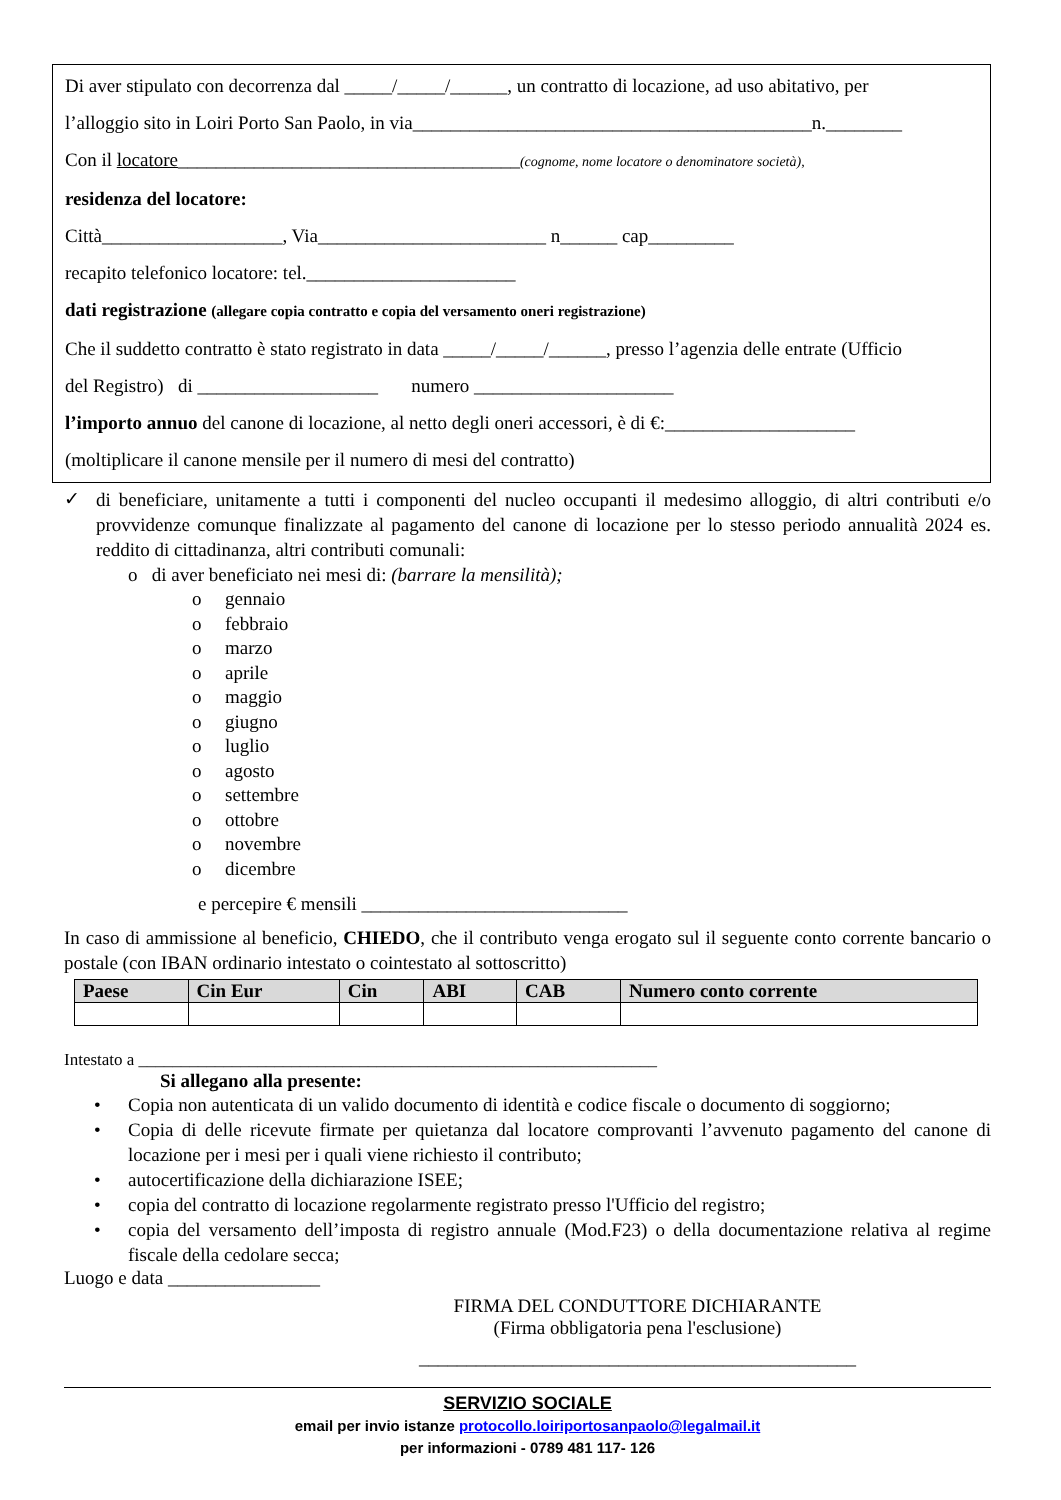Di aver stipulato con decorrenza dal _____/_____/______, un contratto di locazione, ad uso abitativo, per
l’alloggio sito in Loiri Porto San Paolo, in via__________________________________________n.________
Con il locatore____________________________________(cognome, nome locatore o denominatore società),
residenza del locatore:
Città___________________, Via________________________ n______ cap_________
recapito telefonico locatore: tel.______________________
dati registrazione (allegare copia contratto e copia del versamento oneri registrazione)
Che il suddetto contratto è stato registrato in data _____/_____/______, presso l’agenzia delle entrate (Ufficio
del Registro) di ___________________ numero _____________________
l’importo annuo del canone di locazione, al netto degli oneri accessori, è di €:____________________
(moltiplicare il canone mensile per il numero di mesi del contratto)
✓
di beneficiare, unitamente a tutti i componenti del nucleo occupanti il medesimo alloggio, di altri contributi e/o provvidenze comunque finalizzate al pagamento del canone di locazione per lo stesso periodo annualità 2024 es. reddito di cittadinanza, altri contributi comunali:
o di aver beneficiato nei mesi di: (barrare la mensilità);
o gennaio
o febbraio
o marzo
o aprile
o maggio
o giugno
o luglio
o agosto
o settembre
o ottobre
o novembre
o dicembre
e percepire € mensili ____________________________
In caso di ammissione al beneficio, CHIEDO, che il contributo venga erogato sul il seguente conto corrente bancario o postale (con IBAN ordinario intestato o cointestato al sottoscritto)
| Paese | Cin Eur | Cin | ABI | CAB | Numero conto corrente |
| --- | --- | --- | --- | --- | --- |
Intestato a _____________________________________________________________
Si allegano alla presente:
• Copia non autenticata di un valido documento di identità e codice fiscale o documento di soggiorno;
• Copia di delle ricevute firmate per quietanza dal locatore comprovanti l’avvenuto pagamento del canone di locazione per i mesi per i quali viene richiesto il contributo;
• autocertificazione della dichiarazione ISEE;
• copia del contratto di locazione regolarmente registrato presso l'Ufficio del registro;
• copia del versamento dell’imposta di registro annuale (Mod.F23) o della documentazione relativa al regime fiscale della cedolare secca;
Luogo e data ________________
FIRMA DEL CONDUTTORE DICHIARANTE
(Firma obbligatoria pena l'esclusione)
______________________________________________
SERVIZIO SOCIALE
email per invio istanze protocollo.loiriportosanpaolo@legalmail.it
per informazioni - 0789 481 117- 126